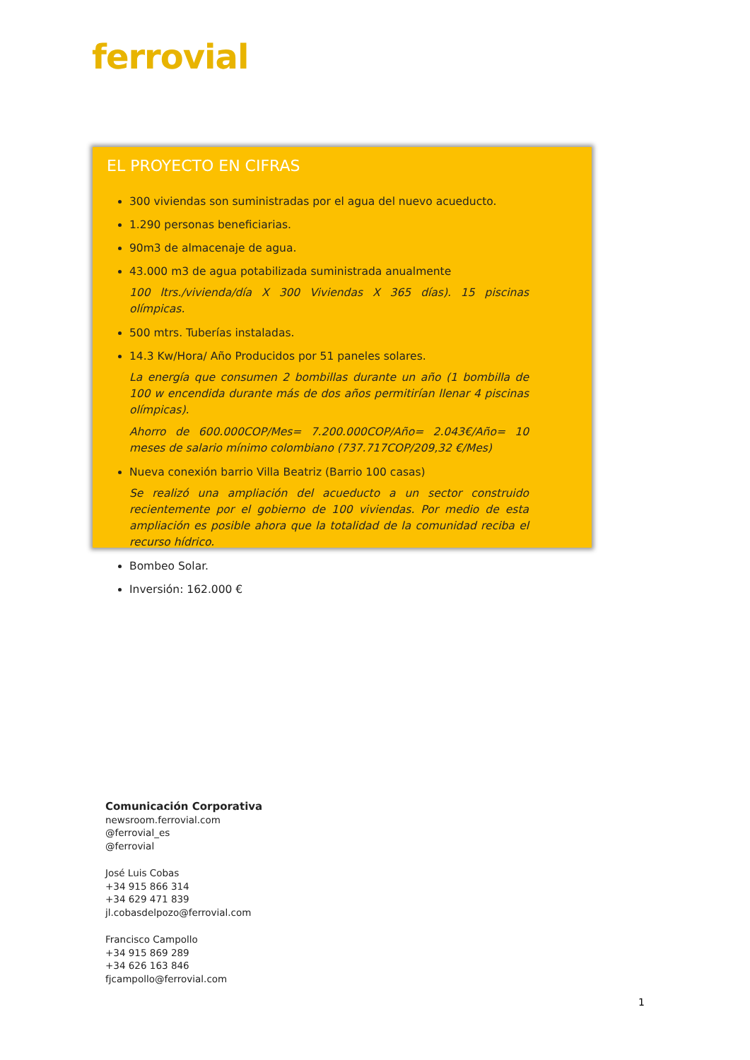ferrovial
EL PROYECTO EN CIFRAS
300 viviendas son suministradas por el agua del nuevo acueducto.
1.290 personas beneficiarias.
90m3 de almacenaje de agua.
43.000 m3 de agua potabilizada suministrada anualmente
100 ltrs./vivienda/día X 300 Viviendas X 365 días). 15 piscinas olímpicas.
500 mtrs. Tuberías instaladas.
14.3 Kw/Hora/ Año Producidos por 51 paneles solares.
La energía que consumen 2 bombillas durante un año (1 bombilla de 100 w encendida durante más de dos años permitirían llenar 4 piscinas olímpicas).
Ahorro de 600.000COP/Mes= 7.200.000COP/Año= 2.043€/Año= 10 meses de salario mínimo colombiano (737.717COP/209,32 €/Mes)
Nueva conexión barrio Villa Beatriz (Barrio 100 casas)
Se realizó una ampliación del acueducto a un sector construido recientemente por el gobierno de 100 viviendas. Por medio de esta ampliación es posible ahora que la totalidad de la comunidad reciba el recurso hídrico.
Bombeo Solar.
Inversión: 162.000 €
Comunicación Corporativa
newsroom.ferrovial.com
@ferrovial_es
@ferrovial
José Luis Cobas
+34 915 866 314
+34 629 471 839
jl.cobasdelpozo@ferrovial.com
Francisco Campollo
+34 915 869 289
+34 626 163 846
fjcampollo@ferrovial.com
1